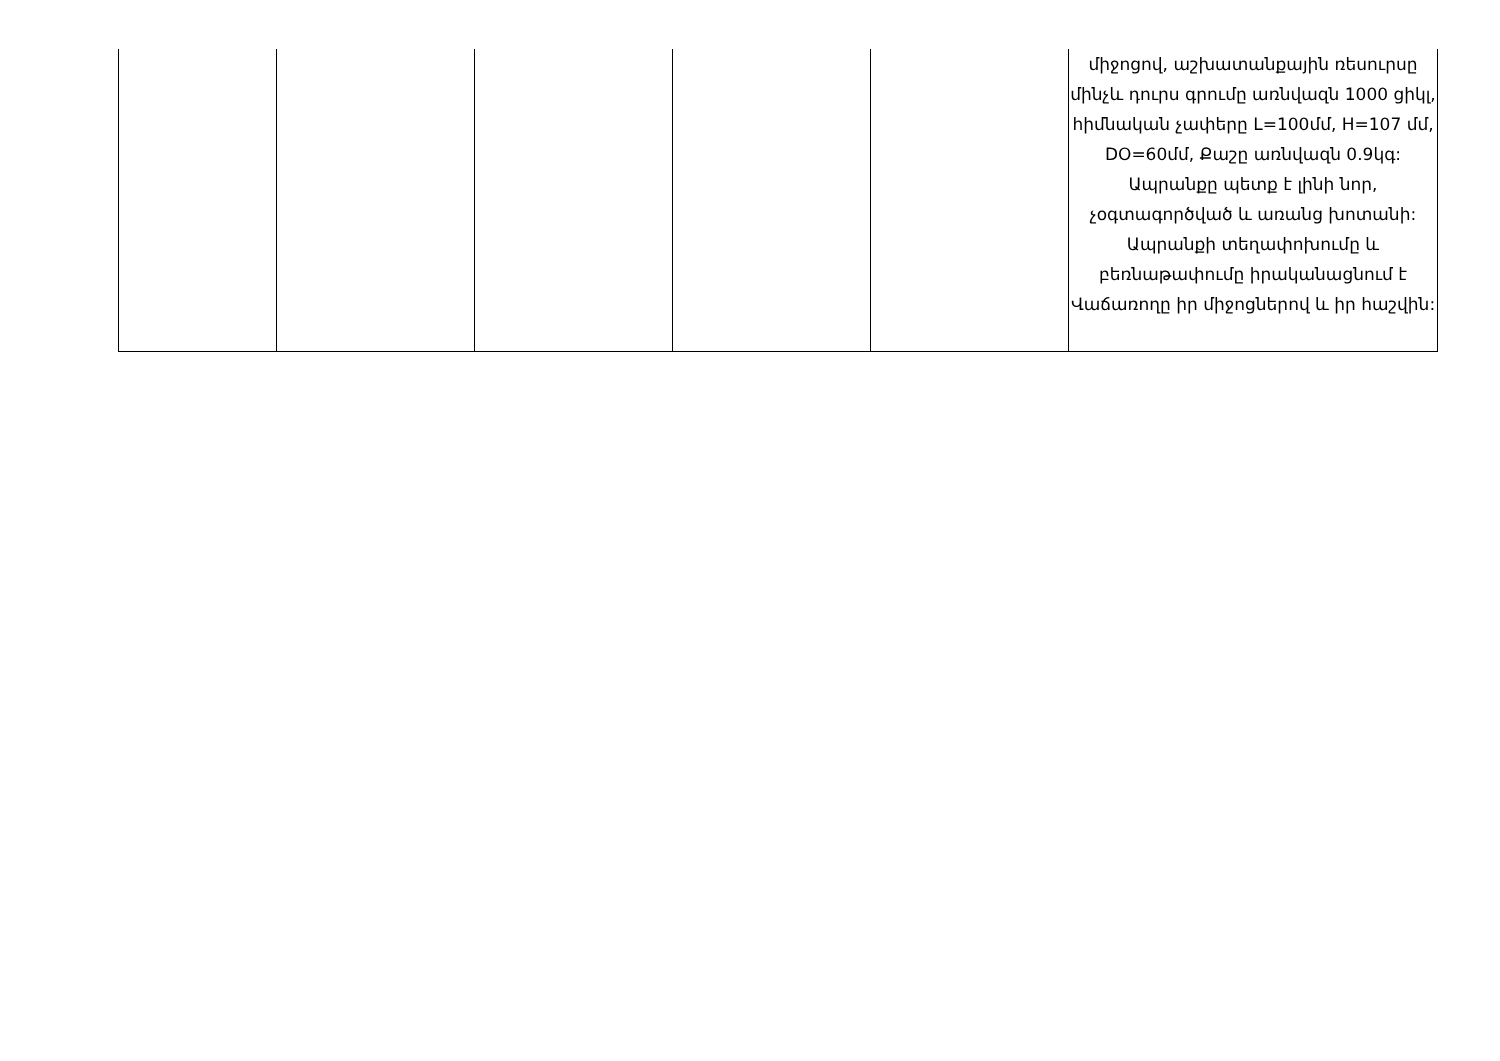| | | | | | միջոցով, աշխատանքային ռեսուրսը մինչև դուրս գրումը առնվազն 1000 ցիկլ, հիմնական չափերը L=100մմ, H=107 մմ, DO=60մմ, Քաշը առնվազն 0.9կգ: Ապրանքը պետք է լինի նոր, չօգտագործված և առանց խոտանի: Ապրանքի տեղափոխումը և բեռնաթափումը իրականացնում է Վաճառողը իր միջոցներով և իր հաշվին: |